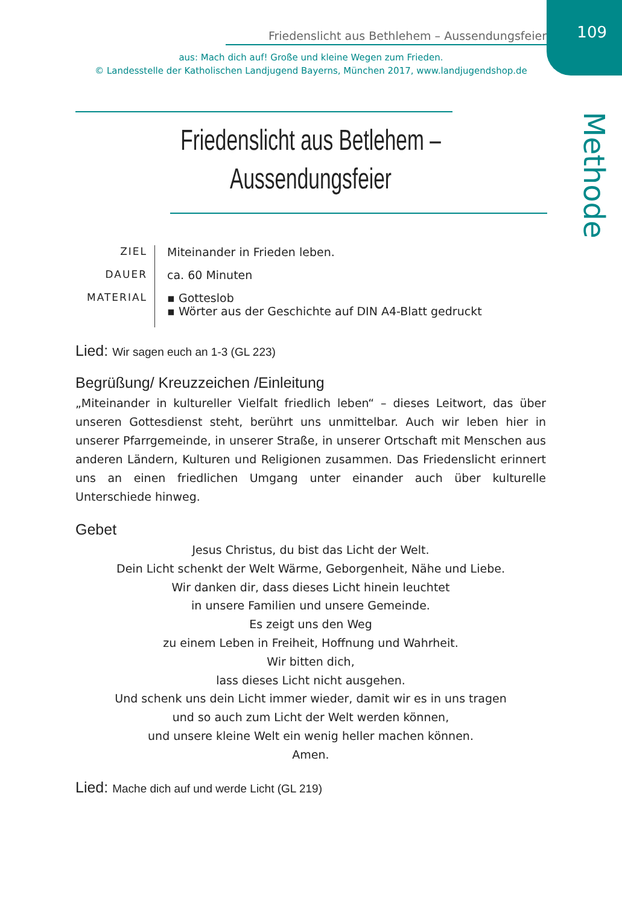109 Friedenslicht aus Bethlehem – Aussendungsfeier
aus: Mach dich auf! Große und kleine Wegen zum Frieden.
© Landesstelle der Katholischen Landjugend Bayerns, München 2017, www.landjugendshop.de
Methode
Friedenslicht aus Betlehem –
Aussendungsfeier
ZIEL
Miteinander in Frieden leben.
DAUER
ca. 60 Minuten
MATERIAL
▪ Gotteslob
▪ Wörter aus der Geschichte auf DIN A4-Blatt gedruckt
Lied: Wir sagen euch an 1-3 (GL 223)
Begrüßung/ Kreuzzeichen /Einleitung
„Miteinander in kultureller Vielfalt friedlich leben“ – dieses Leitwort, das über unseren Gottesdienst steht, berührt uns unmittelbar. Auch wir leben hier in unserer Pfarrgemeinde, in unserer Straße, in unserer Ortschaft mit Menschen aus anderen Ländern, Kulturen und Religionen zusammen. Das Friedenslicht erinnert uns an einen friedlichen Umgang unter einander auch über kulturelle Unterschiede hinweg.
Gebet
Jesus Christus, du bist das Licht der Welt.
Dein Licht schenkt der Welt Wärme, Geborgenheit, Nähe und Liebe.
Wir danken dir, dass dieses Licht hinein leuchtet
in unsere Familien und unsere Gemeinde.
Es zeigt uns den Weg
zu einem Leben in Freiheit, Hoffnung und Wahrheit.
Wir bitten dich,
lass dieses Licht nicht ausgehen.
Und schenk uns dein Licht immer wieder, damit wir es in uns tragen
und so auch zum Licht der Welt werden können,
und unsere kleine Welt ein wenig heller machen können.
Amen.
Lied: Mache dich auf und werde Licht (GL 219)